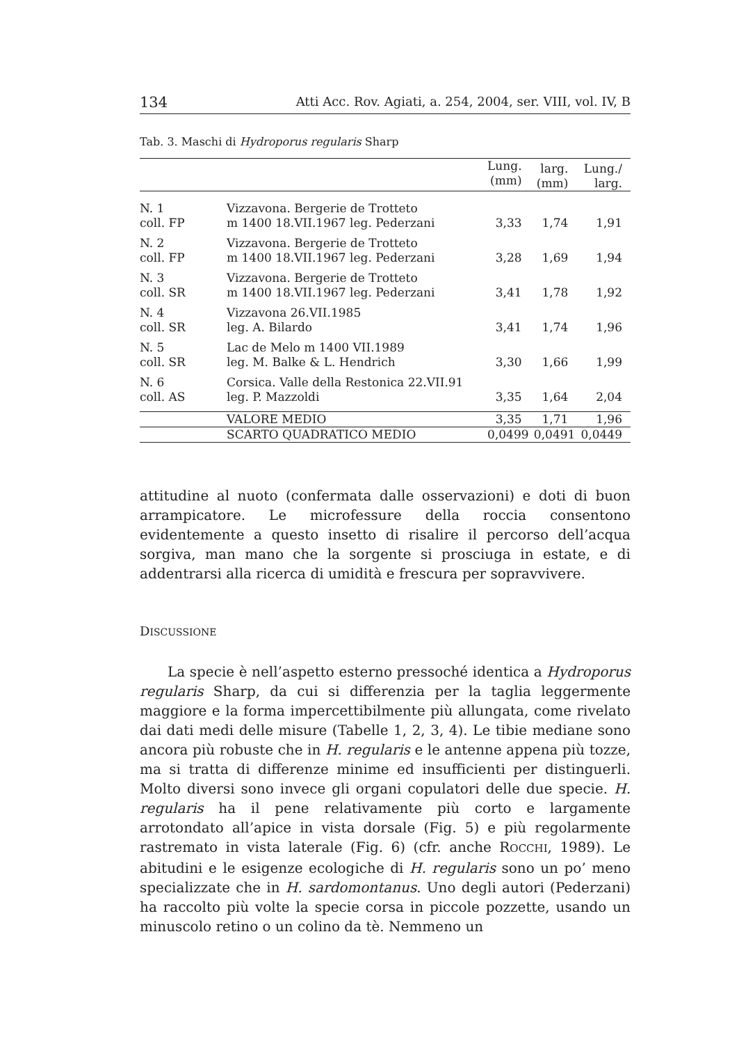134 Atti Acc. Rov. Agiati, a. 254, 2004, ser. VIII, vol. IV, B
Tab. 3. Maschi di Hydroporus regularis Sharp
| | | Lung. (mm) | larg. (mm) | Lung./ larg. |
| --- | --- | --- | --- | --- |
| N. 1 coll. FP | Vizzavona. Bergerie de Trotteto m 1400 18.VII.1967 leg. Pederzani | 3,33 | 1,74 | 1,91 |
| N. 2 coll. FP | Vizzavona. Bergerie de Trotteto m 1400 18.VII.1967 leg. Pederzani | 3,28 | 1,69 | 1,94 |
| N. 3 coll. SR | Vizzavona. Bergerie de Trotteto m 1400 18.VII.1967 leg. Pederzani | 3,41 | 1,78 | 1,92 |
| N. 4 coll. SR | Vizzavona 26.VII.1985 leg. A. Bilardo | 3,41 | 1,74 | 1,96 |
| N. 5 coll. SR | Lac de Melo m 1400 VII.1989 leg. M. Balke & L. Hendrich | 3,30 | 1,66 | 1,99 |
| N. 6 coll. AS | Corsica. Valle della Restonica 22.VII.91 leg. P. Mazzoldi | 3,35 | 1,64 | 2,04 |
| | VALORE MEDIO | 3,35 | 1,71 | 1,96 |
| | SCARTO QUADRATICO MEDIO | 0,0499 | 0,0491 | 0,0449 |
attitudine al nuoto (confermata dalle osservazioni) e doti di buon arrampicatore. Le microfessure della roccia consentono evidentemente a questo insetto di risalire il percorso dell’acqua sorgiva, man mano che la sorgente si prosciuga in estate, e di addentrarsi alla ricerca di umidità e frescura per sopravvivere.
DISCUSSIONE
La specie è nell’aspetto esterno pressoché identica a Hydroporus regularis Sharp, da cui si differenzia per la taglia leggermente maggiore e la forma impercettibilmente più allungata, come rivelato dai dati medi delle misure (Tabelle 1, 2, 3, 4). Le tibie mediane sono ancora più robuste che in H. regularis e le antenne appena più tozze, ma si tratta di differenze minime ed insufficienti per distinguerli. Molto diversi sono invece gli organi copulatori delle due specie. H. regularis ha il pene relativamente più corto e largamente arrotondato all’apice in vista dorsale (Fig. 5) e più regolarmente rastremato in vista laterale (Fig. 6) (cfr. anche ROCCHI, 1989). Le abitudini e le esigenze ecologiche di H. regularis sono un po’ meno specializzate che in H. sardomontanus. Uno degli autori (Pederzani) ha raccolto più volte la specie corsa in piccole pozzette, usando un minuscolo retino o un colino da tè. Nemmeno un